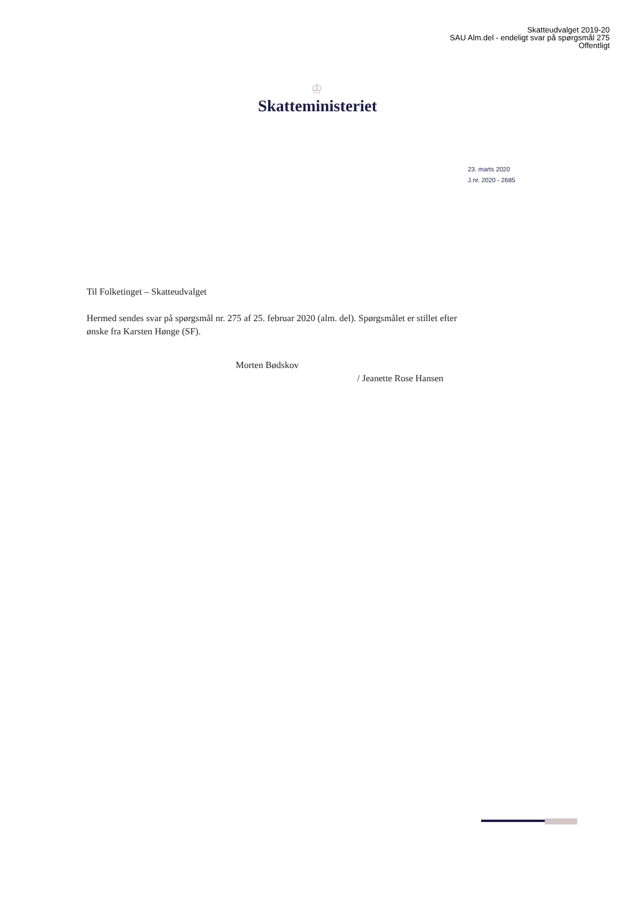Skatteudvalget 2019-20
SAU Alm.del - endeligt svar på spørgsmål 275
Offentligt
♔
Skatteministeriet
23. marts 2020
J.nr. 2020 - 2685
Til Folketinget – Skatteudvalget
Hermed sendes svar på spørgsmål nr. 275 af 25. februar 2020 (alm. del). Spørgsmålet er stillet efter ønske fra Karsten Hønge (SF).
Morten Bødskov
/ Jeanette Rose Hansen